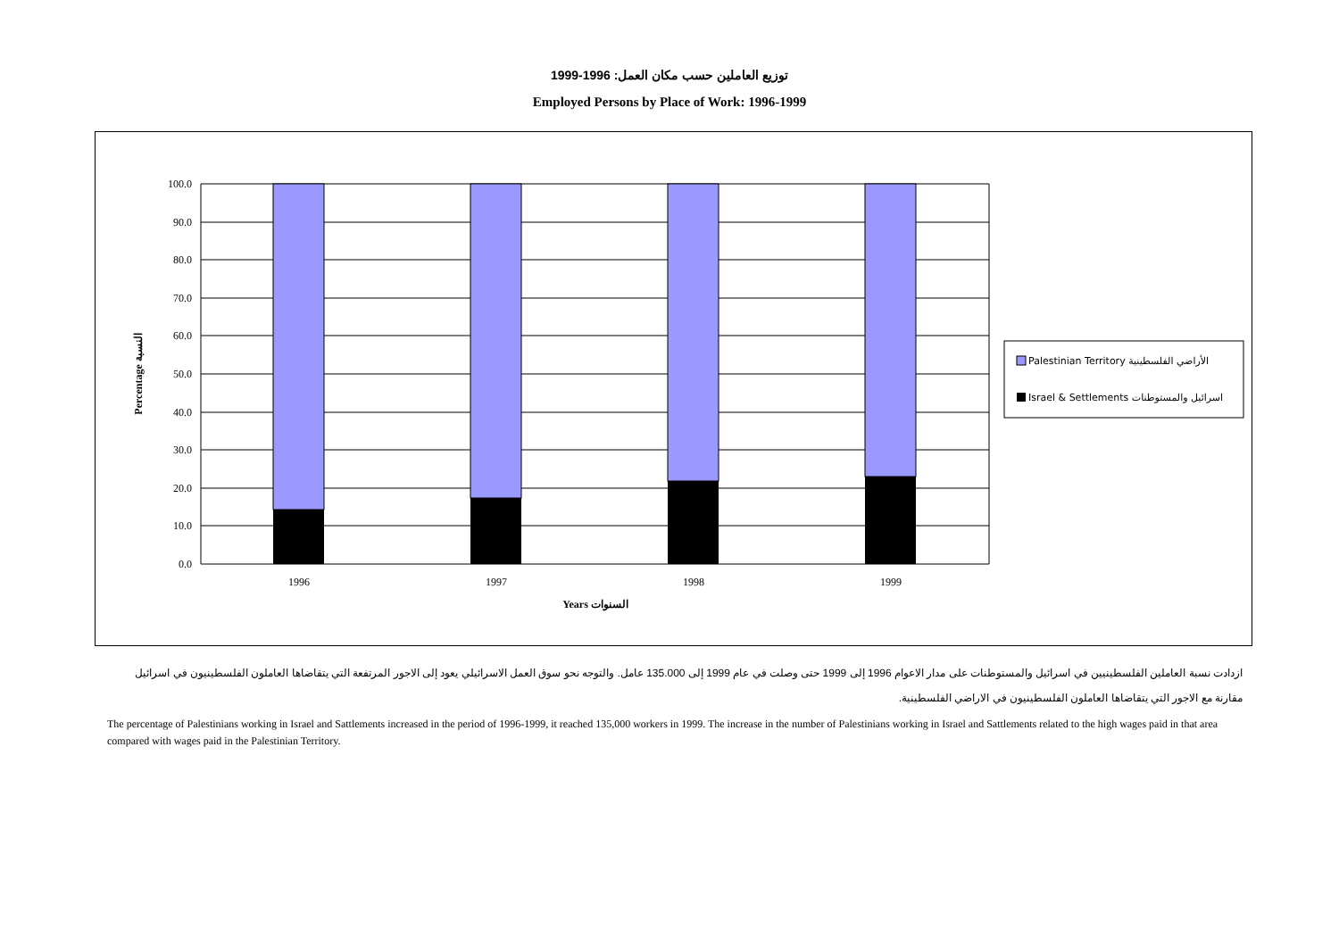توزيع العاملين حسب مكان العمل: 1996-1999
Employed Persons by Place of Work: 1996-1999
100.0
90.0
80.0
70.0
60.0
50.0
40.0
30.0
20.0
10.0
0.0
1996
1997
1998
1999
Years السنوات
Percentage النسبة
Palestinian Territory الأراضي الفلسطينية
Israel & Settlements اسرائيل والمستوطنات
ازدادت نسبة العاملين الفلسطينيين في اسرائيل والمستوطنات على مدار الاعوام 1996 إلى 1999 حتى وصلت في عام 1999 إلى 135.000 عامل. والتوجه نحو سوق العمل الاسرائيلي يعود إلى الاجور المرتفعة التي يتقاضاها العاملون الفلسطينيون في اسرائيل مقارنة مع الاجور التي يتقاضاها العاملون الفلسطينيون في الاراضي الفلسطينية.
The percentage of Palestinians working in Israel and Sattlements increased in the period of 1996-1999, it reached 135,000 workers in 1999. The increase in the number of Palestinians working in Israel and Sattlements related to the high wages paid in that area compared with wages paid in the Palestinian Territory.